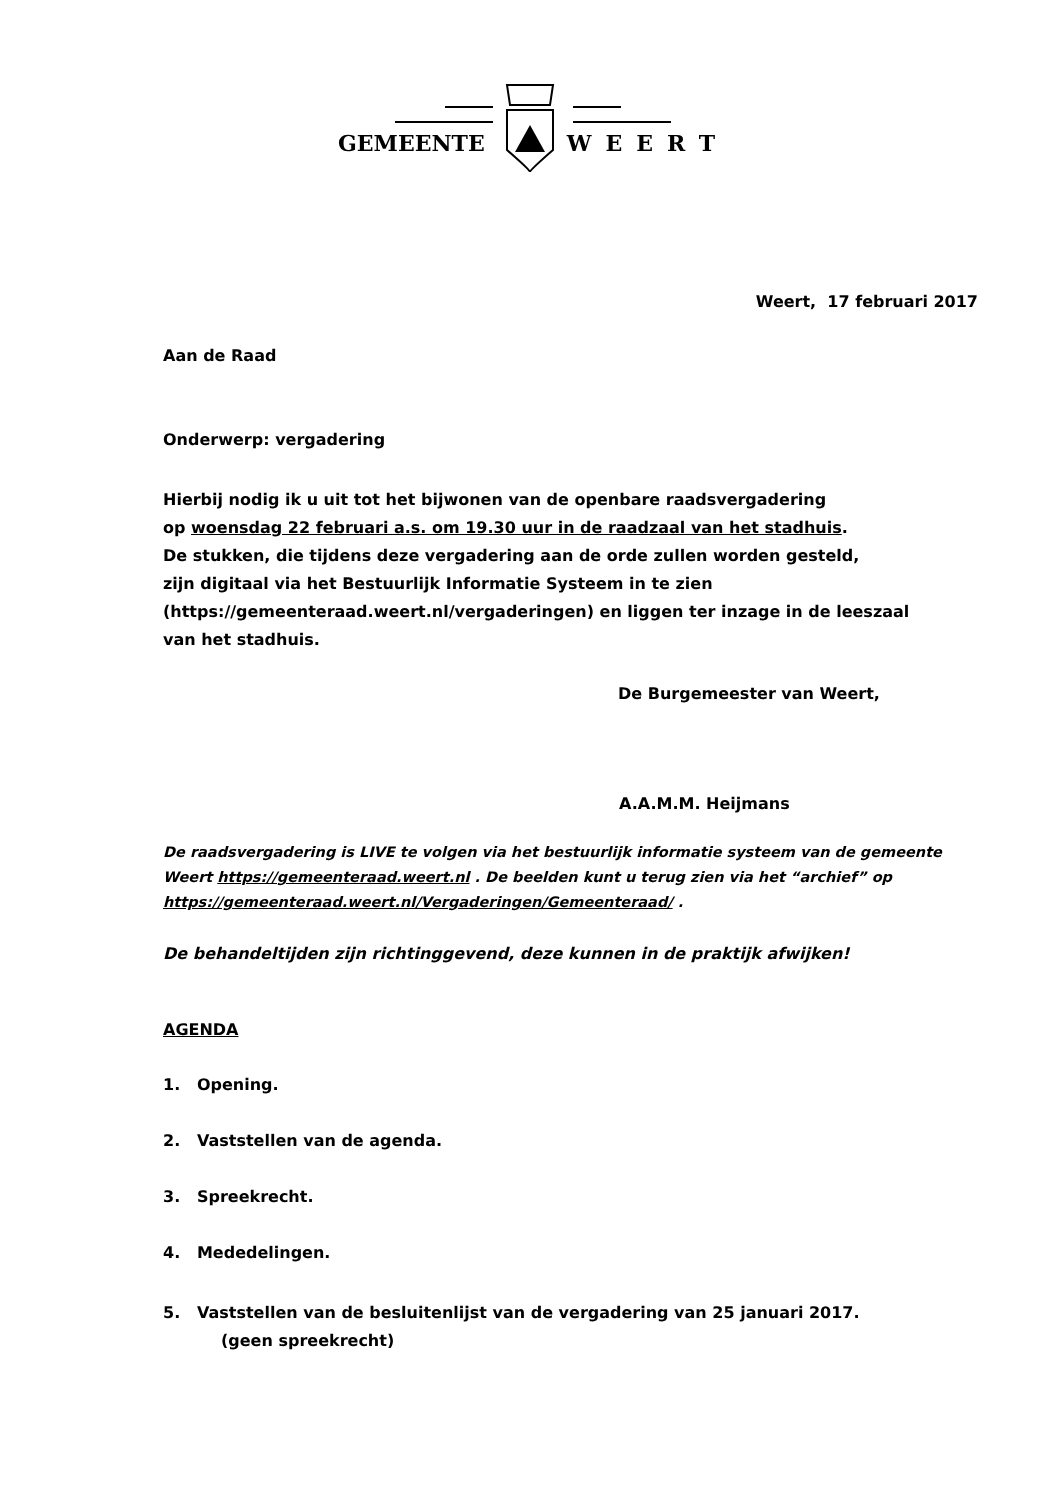GEMEENTE WEERT
Weert, 17 februari 2017
Aan de Raad
Onderwerp: vergadering
Hierbij nodig ik u uit tot het bijwonen van de openbare raadsvergadering
op woensdag 22 februari a.s. om 19.30 uur in de raadzaal van het stadhuis.
De stukken, die tijdens deze vergadering aan de orde zullen worden gesteld,
zijn digitaal via het Bestuurlijk Informatie Systeem in te zien
(https://gemeenteraad.weert.nl/vergaderingen) en liggen ter inzage in de leeszaal
van het stadhuis.
De Burgemeester van Weert,
A.A.M.M. Heijmans
De raadsvergadering is LIVE te volgen via het bestuurlijk informatie systeem van de gemeente Weert https://gemeenteraad.weert.nl . De beelden kunt u terug zien via het “archief” op https://gemeenteraad.weert.nl/Vergaderingen/Gemeenteraad/ .
De behandeltijden zijn richtinggevend, deze kunnen in de praktijk afwijken!
AGENDA
1. Opening.
2. Vaststellen van de agenda.
3. Spreekrecht.
4. Mededelingen.
5. Vaststellen van de besluitenlijst van de vergadering van 25 januari 2017.
(geen spreekrecht)